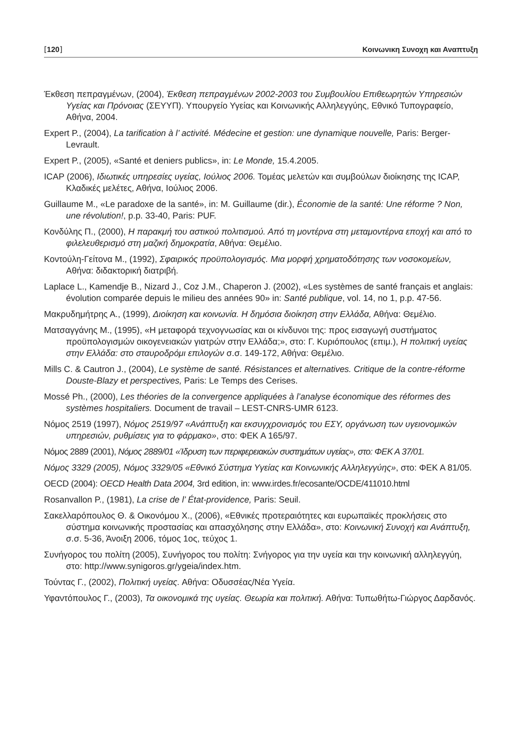[120] Κοινωνικη Συνοχη και Αναπτυξη
Έκθεση πεπραγμένων, (2004), Έκθεση πεπραγμένων 2002-2003 του Συμβουλίου Επιθεωρητών Υπηρεσιών Υγείας και Πρόνοιας (ΣΕΥΥΠ). Υπουργείο Υγείας και Κοινωνικής Αλληλεγγύης, Εθνικό Τυπογραφείο, Αθήνα, 2004.
Expert P., (2004), La tarification à l’ activité. Médecine et gestion: une dynamique nouvelle, Paris: Berger-Levrault.
Expert P., (2005), «Santé et deniers publics», in: Le Monde, 15.4.2005.
ICAP (2006), Ιδιωτικές υπηρεσίες υγείας, Ιούλιος 2006. Τομέας μελετών και συμβούλων διοίκησης της ICAP, Κλαδικές μελέτες, Αθήνα, Ιούλιος 2006.
Guillaume M., «Le paradoxe de la santé», in: M. Guillaume (dir.), Économie de la santé: Une réforme ? Non, une révolution!, p.p. 33-40, Paris: PUF.
Κονδύλης Π., (2000), Η παρακμή του αστικού πολιτισμού. Από τη μοντέρνα στη μεταμοντέρνα εποχή και από το φιλελευθερισμό στη μαζική δημοκρατία, Αθήνα: Θεμέλιο.
Κοντούλη-Γείτονα Μ., (1992), Σφαιρικός προϋπολογισμός. Μια μορφή χρηματοδότησης των νοσοκομείων, Αθήνα: διδακτορική διατριβή.
Laplace L., Kamendje B., Nizard J., Coz J.M., Chaperon J. (2002), «Les systèmes de santé français et anglais: évolution comparée depuis le milieu des années 90» in: Santé publique, vol. 14, no 1, p.p. 47-56.
Μακρυδημήτρης Α., (1999), Διοίκηση και κοινωνία. Η δημόσια διοίκηση στην Ελλάδα, Αθήνα: Θεμέλιο.
Ματσαγγάνης Μ., (1995), «Η μεταφορά τεχνογνωσίας και οι κίνδυνοι της: προς εισαγωγή συστήματος προϋπολογισμών οικογενειακών γιατρών στην Ελλάδα;», στο: Γ. Κυριόπουλος (επιμ.), Η πολιτική υγείας στην Ελλάδα: στο σταυροδρόμι επιλογών σ.σ. 149-172, Αθήνα: Θεμέλιο.
Mills C. & Cautron J., (2004), Le système de santé. Résistances et alternatives. Critique de la contre-réforme Douste-Blazy et perspectives, Paris: Le Temps des Cerises.
Mossé Ph., (2000), Les théories de la convergence appliquées à l’analyse économique des réformes des systèmes hospitaliers. Document de travail – LEST-CNRS-UMR 6123.
Νόμος 2519 (1997), Νόμος 2519/97 «Ανάπτυξη και εκσυγχρονισμός του ΕΣΥ, οργάνωση των υγειονομικών υπηρεσιών, ρυθμίσεις για το φάρμακο», στο: ΦΕΚ Α 165/97.
Νόμος 2889 (2001), Νόμος 2889/01 «Ίδρυση των περιφερειακών συστημάτων υγείας», στο: ΦΕΚ Α 37/01.
Νόμος 3329 (2005), Νόμος 3329/05 «Εθνικό Σύστημα Υγείας και Κοινωνικής Αλληλεγγύης», στο: ΦΕΚ Α 81/05.
OECD (2004): OECD Health Data 2004, 3rd edition, in: www.irdes.fr/ecosante/OCDE/411010.html
Rosanvallon P., (1981), La crise de l’ État-providence, Paris: Seuil.
Σακελλαρόπουλος Θ. & Οικονόμου Χ., (2006), «Εθνικές προτεραιότητες και ευρωπαϊκές προκλήσεις στο σύστημα κοινωνικής προστασίας και απασχόλησης στην Ελλάδα», στο: Κοινωνική Συνοχή και Ανάπτυξη, σ.σ. 5-36, Άνοιξη 2006, τόμος 1ος, τεύχος 1.
Συνήγορος του πολίτη (2005), Συνήγορος του πολίτη: Σνήγορος για την υγεία και την κοινωνική αλληλεγγύη, στο: http://www.synigoros.gr/ygeia/index.htm.
Τούντας Γ., (2002), Πολιτική υγείας. Αθήνα: Οδυσσέας/Νέα Υγεία.
Υφαντόπουλος Γ., (2003), Τα οικονομικά της υγείας. Θεωρία και πολιτική. Αθήνα: Τυπωθήτω-Γιώργος Δαρδανός.